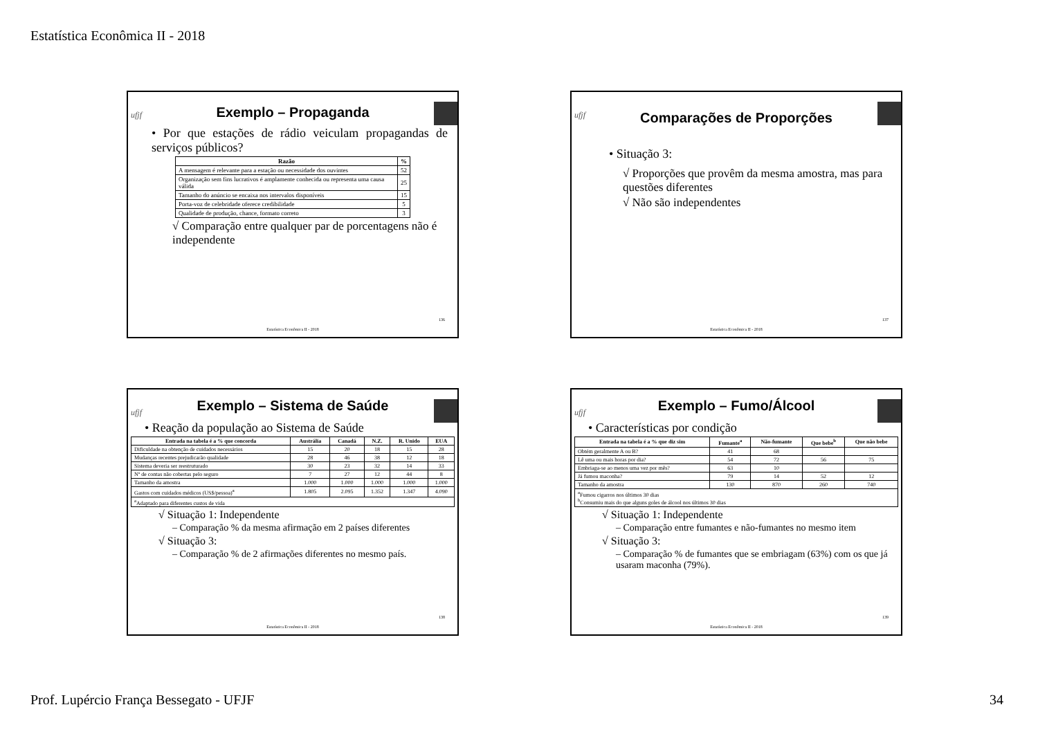Estatística Econômica II - 2018
ufjf
Exemplo – Propaganda
• Por que estações de rádio veiculam propagandas de serviços públicos?
| Razão | % |
| --- | --- |
| A mensagem é relevante para a estação ou necessidade dos ouvintes | 52 |
| Organização sem fins lucrativos é amplamente conhecida ou representa uma causa válida | 25 |
| Tamanho do anúncio se encaixa nos intervalos disponíveis | 15 |
| Porta-voz de celebridade oferece credibilidade | 5 |
| Qualidade de produção, chance, formato correto | 3 |
√ Comparação entre qualquer par de porcentagens não é independente
136
Estatística Econômica II - 2018
ufjf
Comparações de Proporções
• Situação 3:
√ Proporções que provêm da mesma amostra, mas para questões diferentes
√ Não são independentes
137
Estatística Econômica II - 2018
ufjf
Exemplo – Sistema de Saúde
• Reação da população ao Sistema de Saúde
| Entrada na tabela é a % que concorda | Austrália | Canadá | N.Z. | R. Unido | EUA |
| --- | --- | --- | --- | --- | --- |
| Dificuldade na obtenção de cuidados necessários | 15 | 20 | 18 | 15 | 28 |
| Mudanças recentes prejudicarão qualidade | 28 | 46 | 38 | 12 | 18 |
| Sistema deveria ser reestruturado | 30 | 23 | 32 | 14 | 33 |
| Nº de contas não cobertas pelo seguro | 7 | 27 | 12 | 44 | 8 |
| Tamanho da amostra | 1.000 | 1.000 | 1.000 | 1.000 | 1.000 |
| Gastos com cuidados médicos (US$/pessoa)<sup>a</sup> | 1.805 | 2.095 | 1.352 | 1.347 | 4.090 |
| <sup>a</sup> Adaptado para diferentes custos de vida | | | | | |
√ Situação 1: Independente
– Comparação % da mesma afirmação em 2 países diferentes
√ Situação 3:
– Comparação % de 2 afirmações diferentes no mesmo país.
138
Estatística Econômica II - 2018
ufjf
Exemplo – Fumo/Álcool
• Características por condição
| Entrada na tabela é a % que diz sim | Fumante<sup>a</sup> | Não-fumante | Que bebe<sup>b</sup> | Que não bebe |
| --- | --- | --- | --- | --- |
| Obtém geralmente A ou B? | 41 | 68 | | |
| Lê uma ou mais horas por dia? | 54 | 72 | 56 | 75 |
| Embriaga-se ao menos uma vez por mês? | 63 | 10 | | |
| Já fumou maconha? | 79 | 14 | 52 | 12 |
| Tamanho da amostra | 130 | 870 | 260 | 740 |
| <sup>a</sup> Fumou cigarros nos últimos 30 dias <sup>b</sup> Consumiu mais do que alguns goles de álcool nos últimos 30 dias | | | | |
√ Situação 1: Independente
– Comparação entre fumantes e não-fumantes no mesmo item
√ Situação 3:
– Comparação % de fumantes que se embriagam (63%) com os que já usaram maconha (79%).
139
Estatística Econômica II - 2018
Prof. Lupércio França Bessegato - UFJF
34